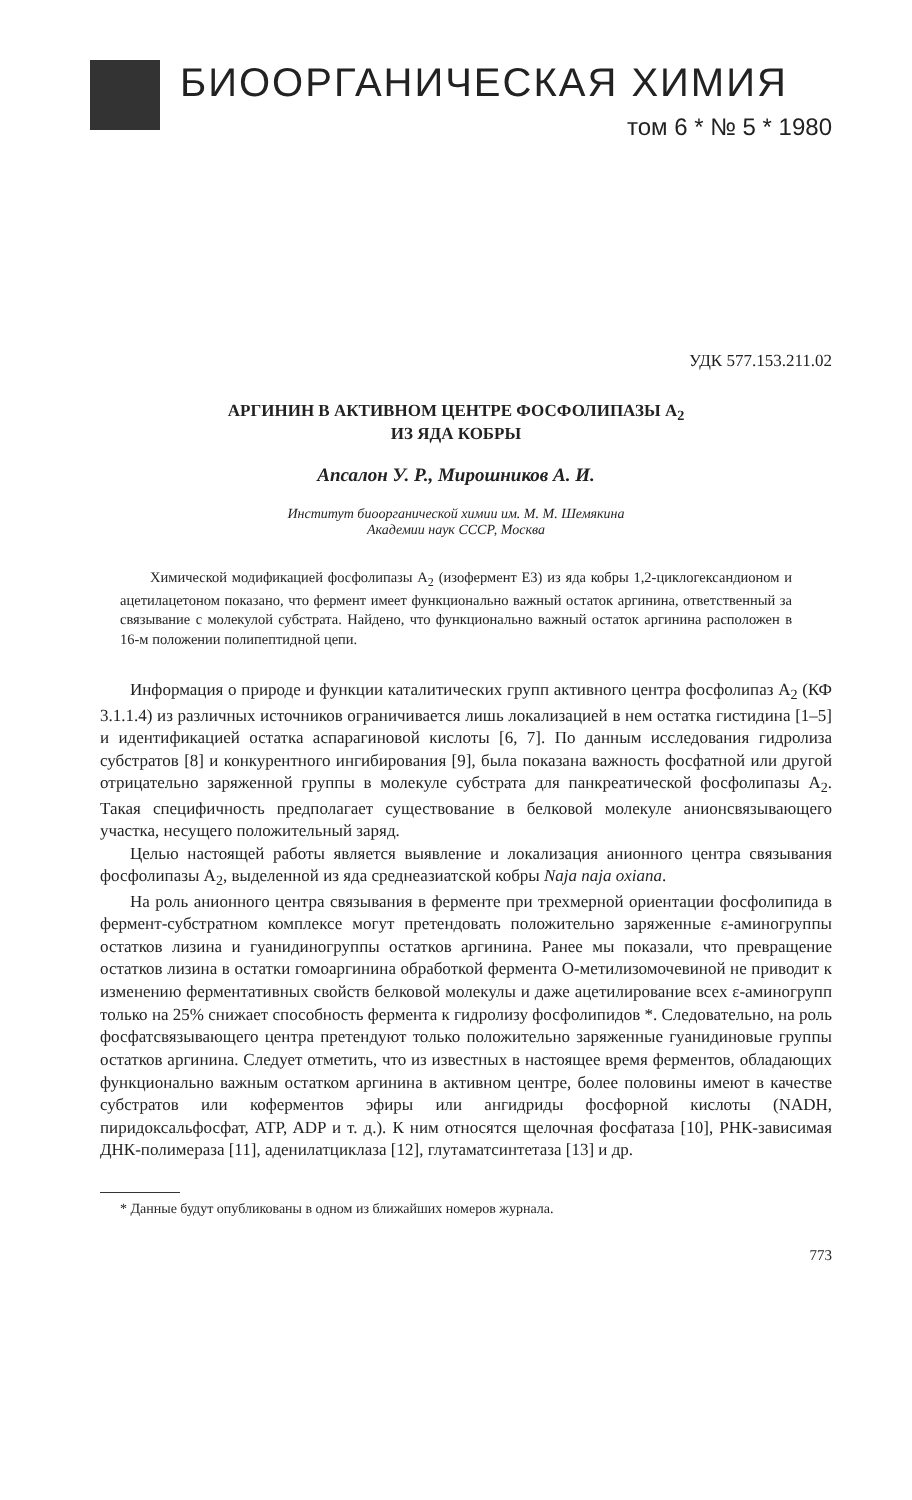БИООРГАНИЧЕСКАЯ ХИМИЯ
том 6 * № 5 * 1980
УДК 577.153.211.02
АРГИНИН В АКТИВНОМ ЦЕНТРЕ ФОСФОЛИПАЗЫ A<sub>2</sub>
ИЗ ЯДА КОБРЫ
Апсалон У. Р., Мирошников А. И.
Институт биоорганической химии им. М. М. Шемякина
Академии наук СССР, Москва
Химической модификацией фосфолипазы A<sub>2</sub> (изофермент E3) из яда кобры 1,2-циклогександионом и ацетилацетоном показано, что фермент имеет функционально важный остаток аргинина, ответственный за связывание с молекулой субстрата. Найдено, что функционально важный остаток аргинина расположен в 16-м положении полипептидной цепи.
Информация о природе и функции каталитических групп активного центра фосфолипаз A<sub>2</sub> (КФ 3.1.1.4) из различных источников ограничивается лишь локализацией в нем остатка гистидина [1–5] и идентификацией остатка аспарагиновой кислоты [6, 7]. По данным исследования гидролиза субстратов [8] и конкурентного ингибирования [9], была показана важность фосфатной или другой отрицательно заряженной группы в молекуле субстрата для панкреатической фосфолипазы A<sub>2</sub>. Такая специфичность предполагает существование в белковой молекуле анионсвязывающего участка, несущего положительный заряд.
Целью настоящей работы является выявление и локализация анионного центра связывания фосфолипазы A<sub>2</sub>, выделенной из яда среднеазиатской кобры Naja naja oxiana.
На роль анионного центра связывания в ферменте при трехмерной ориентации фосфолипида в фермент-субстратном комплексе могут претендовать положительно заряженные ε-аминогруппы остатков лизина и гуанидиногруппы остатков аргинина. Ранее мы показали, что превращение остатков лизина в остатки гомоаргинина обработкой фермента O-метилизомочевиной не приводит к изменению ферментативных свойств белковой молекулы и даже ацетилирование всех ε-аминогрупп только на 25% снижает способность фермента к гидролизу фосфолипидов *. Следовательно, на роль фосфатсвязывающего центра претендуют только положительно заряженные гуанидиновые группы остатков аргинина. Следует отметить, что из известных в настоящее время ферментов, обладающих функционально важным остатком аргинина в активном центре, более половины имеют в качестве субстратов или коферментов эфиры или ангидриды фосфорной кислоты (NADH, пиридоксальфосфат, ATP, ADP и т. д.). К ним относятся щелочная фосфатаза [10], РНК-зависимая ДНК-полимераза [11], аденилатциклаза [12], глутаматсинтетаза [13] и др.
* Данные будут опубликованы в одном из ближайших номеров журнала.
773